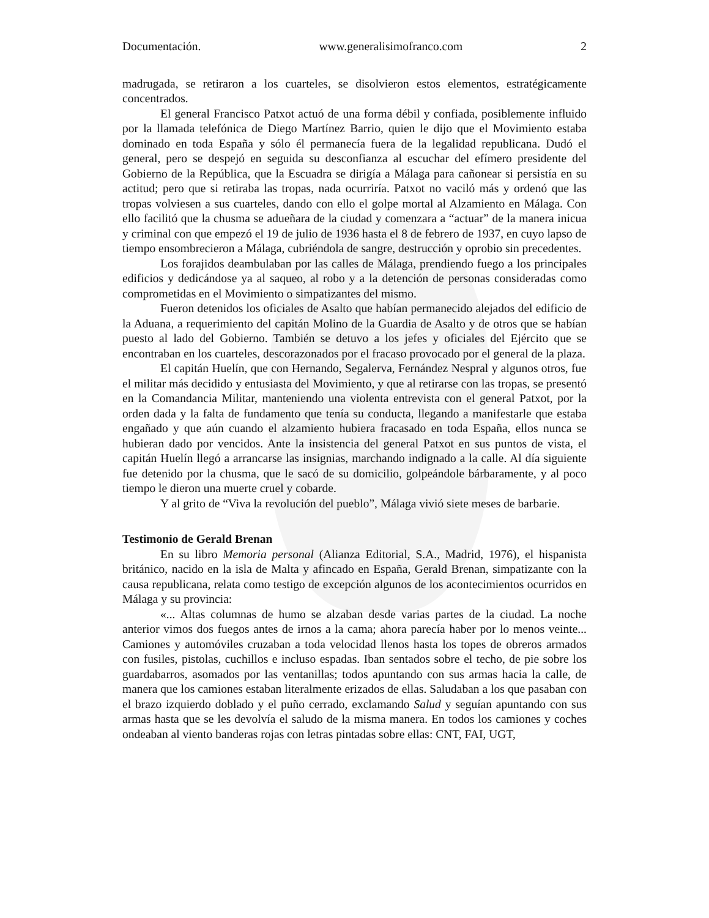Documentación. www.generalisimofranco.com 2
madrugada, se retiraron a los cuarteles, se disolvieron estos elementos, estratégicamente concentrados.
El general Francisco Patxot actuó de una forma débil y confiada, posiblemente influido por la llamada telefónica de Diego Martínez Barrio, quien le dijo que el Movimiento estaba dominado en toda España y sólo él permanecía fuera de la legalidad republicana. Dudó el general, pero se despejó en seguida su desconfianza al escuchar del efímero presidente del Gobierno de la República, que la Escuadra se dirigía a Málaga para cañonear si persistía en su actitud; pero que si retiraba las tropas, nada ocurriría. Patxot no vaciló más y ordenó que las tropas volviesen a sus cuarteles, dando con ello el golpe mortal al Alzamiento en Málaga. Con ello facilitó que la chusma se adueñara de la ciudad y comenzara a “actuar” de la manera inicua y criminal con que empezó el 19 de julio de 1936 hasta el 8 de febrero de 1937, en cuyo lapso de tiempo ensombrecieron a Málaga, cubriéndola de sangre, destrucción y oprobio sin precedentes.
Los forajidos deambulaban por las calles de Málaga, prendiendo fuego a los principales edificios y dedicándose ya al saqueo, al robo y a la detención de personas consideradas como comprometidas en el Movimiento o simpatizantes del mismo.
Fueron detenidos los oficiales de Asalto que habían permanecido alejados del edificio de la Aduana, a requerimiento del capitán Molino de la Guardia de Asalto y de otros que se habían puesto al lado del Gobierno. También se detuvo a los jefes y oficiales del Ejército que se encontraban en los cuarteles, descorazonados por el fracaso provocado por el general de la plaza.
El capitán Huelín, que con Hernando, Segalerva, Fernández Nespral y algunos otros, fue el militar más decidido y entusiasta del Movimiento, y que al retirarse con las tropas, se presentó en la Comandancia Militar, manteniendo una violenta entrevista con el general Patxot, por la orden dada y la falta de fundamento que tenía su conducta, llegando a manifestarle que estaba engañado y que aún cuando el alzamiento hubiera fracasado en toda España, ellos nunca se hubieran dado por vencidos. Ante la insistencia del general Patxot en sus puntos de vista, el capitán Huelín llegó a arrancarse las insignias, marchando indignado a la calle. Al día siguiente fue detenido por la chusma, que le sacó de su domicilio, golpeándole bárbaramente, y al poco tiempo le dieron una muerte cruel y cobarde.
Y al grito de “Viva la revolución del pueblo”, Málaga vivió siete meses de barbarie.
Testimonio de Gerald Brenan
En su libro Memoria personal (Alianza Editorial, S.A., Madrid, 1976), el hispanista británico, nacido en la isla de Malta y afincado en España, Gerald Brenan, simpatizante con la causa republicana, relata como testigo de excepción algunos de los acontecimientos ocurridos en Málaga y su provincia:
«... Altas columnas de humo se alzaban desde varias partes de la ciudad. La noche anterior vimos dos fuegos antes de irnos a la cama; ahora parecía haber por lo menos veinte... Camiones y automóviles cruzaban a toda velocidad llenos hasta los topes de obreros armados con fusiles, pistolas, cuchillos e incluso espadas. Iban sentados sobre el techo, de pie sobre los guardabarros, asomados por las ventanillas; todos apuntando con sus armas hacia la calle, de manera que los camiones estaban literalmente erizados de ellas. Saludaban a los que pasaban con el brazo izquierdo doblado y el puño cerrado, exclamando Salud y seguían apuntando con sus armas hasta que se les devolvía el saludo de la misma manera. En todos los camiones y coches ondeaban al viento banderas rojas con letras pintadas sobre ellas: CNT, FAI, UGT,